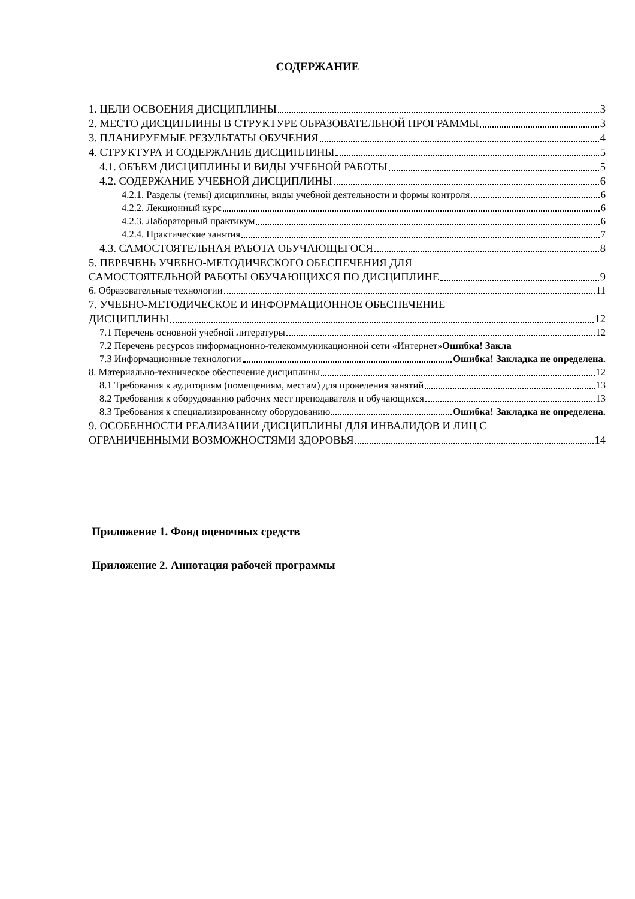СОДЕРЖАНИЕ
1. ЦЕЛИ ОСВОЕНИЯ ДИСЦИПЛИНЫ 3
2. МЕСТО ДИСЦИПЛИНЫ В СТРУКТУРЕ ОБРАЗОВАТЕЛЬНОЙ ПРОГРАММЫ 3
3. ПЛАНИРУЕМЫЕ РЕЗУЛЬТАТЫ ОБУЧЕНИЯ 4
4. СТРУКТУРА И СОДЕРЖАНИЕ ДИСЦИПЛИНЫ 5
4.1. ОБЪЕМ ДИСЦИПЛИНЫ И ВИДЫ УЧЕБНОЙ РАБОТЫ 5
4.2. СОДЕРЖАНИЕ УЧЕБНОЙ ДИСЦИПЛИНЫ 6
4.2.1. Разделы (темы) дисциплины, виды учебной деятельности и формы контроля 6
4.2.2. Лекционный курс 6
4.2.3. Лабораторный практикум 6
4.2.4. Практические занятия 7
4.3. САМОСТОЯТЕЛЬНАЯ РАБОТА ОБУЧАЮЩЕГОСЯ 8
5. ПЕРЕЧЕНЬ УЧЕБНО-МЕТОДИЧЕСКОГО ОБЕСПЕЧЕНИЯ ДЛЯ
САМОСТОЯТЕЛЬНОЙ РАБОТЫ ОБУЧАЮЩИХСЯ ПО ДИСЦИПЛИНЕ 9
6. Образовательные технологии 11
7. УЧЕБНО-МЕТОДИЧЕСКОЕ И ИНФОРМАЦИОННОЕ ОБЕСПЕЧЕНИЕ
ДИСЦИПЛИНЫ 12
7.1 Перечень основной учебной литературы 12
7.2 Перечень ресурсов информационно-телекоммуникационной сети «Интернет»Ошибка! Закла
7.3 Информационные технологии Ошибка! Закладка не определена.
8. Материально-техническое обеспечение дисциплины 12
8.1 Требования к аудиториям (помещениям, местам) для проведения занятий 13
8.2 Требования к оборудованию рабочих мест преподавателя и обучающихся 13
8.3 Требования к специализированному оборудованию Ошибка! Закладка не определена.
9. ОСОБЕННОСТИ РЕАЛИЗАЦИИ ДИСЦИПЛИНЫ ДЛЯ ИНВАЛИДОВ И ЛИЦ С
ОГРАНИЧЕННЫМИ ВОЗМОЖНОСТЯМИ ЗДОРОВЬЯ 14
Приложение 1. Фонд оценочных средств
Приложение 2. Аннотация рабочей программы